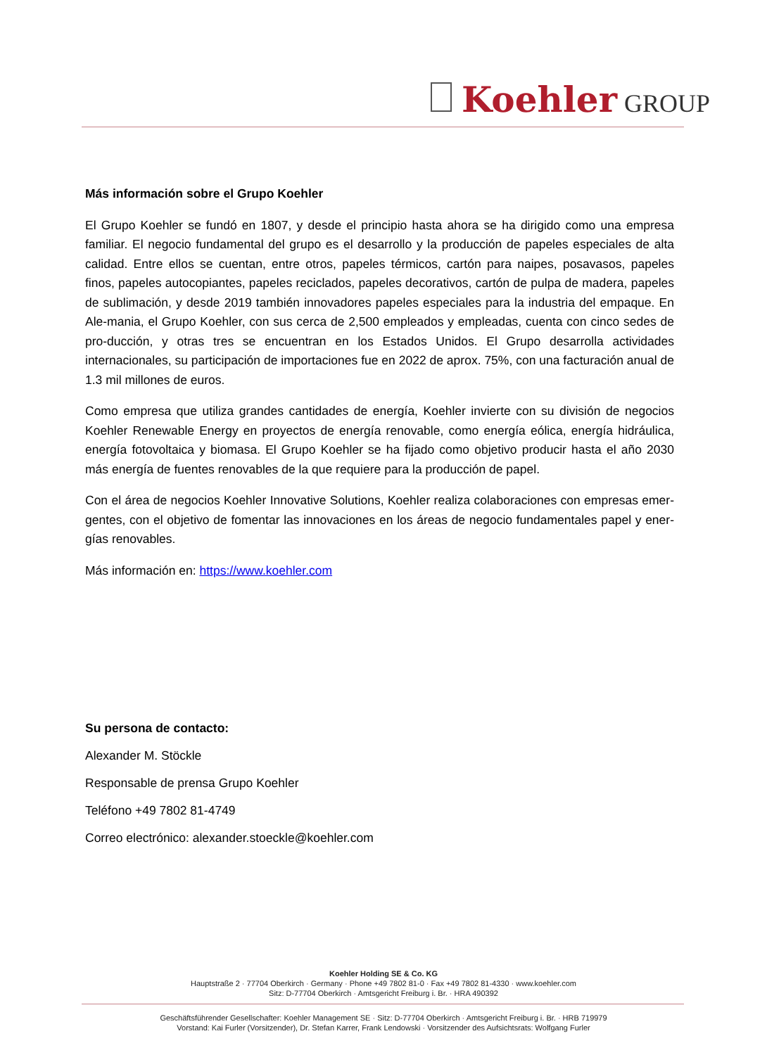Koehler GROUP
Más información sobre el Grupo Koehler
El Grupo Koehler se fundó en 1807, y desde el principio hasta ahora se ha dirigido como una empresa familiar. El negocio fundamental del grupo es el desarrollo y la producción de papeles especiales de alta calidad. Entre ellos se cuentan, entre otros, papeles térmicos, cartón para naipes, posavasos, papeles finos, papeles autocopiantes, papeles reciclados, papeles decorativos, cartón de pulpa de madera, papeles de sublimación, y desde 2019 también innovadores papeles especiales para la industria del empaque. En Ale-mania, el Grupo Koehler, con sus cerca de 2,500 empleados y empleadas, cuenta con cinco sedes de pro-ducción, y otras tres se encuentran en los Estados Unidos. El Grupo desarrolla actividades internacionales, su participación de importaciones fue en 2022 de aprox. 75%, con una facturación anual de 1.3 mil millones de euros.
Como empresa que utiliza grandes cantidades de energía, Koehler invierte con su división de negocios Koehler Renewable Energy en proyectos de energía renovable, como energía eólica, energía hidráulica, energía fotovoltaica y biomasa. El Grupo Koehler se ha fijado como objetivo producir hasta el año 2030 más energía de fuentes renovables de la que requiere para la producción de papel.
Con el área de negocios Koehler Innovative Solutions, Koehler realiza colaboraciones con empresas emer-gentes, con el objetivo de fomentar las innovaciones en los áreas de negocio fundamentales papel y ener-gías renovables.
Más información en: https://www.koehler.com
Su persona de contacto:
Alexander M. Stöckle
Responsable de prensa Grupo Koehler
Teléfono +49 7802 81-4749
Correo electrónico: alexander.stoeckle@koehler.com
Koehler Holding SE & Co. KG
Hauptstraße 2 · 77704 Oberkirch · Germany · Phone +49 7802 81-0 · Fax +49 7802 81-4330 · www.koehler.com
Sitz: D-77704 Oberkirch · Amtsgericht Freiburg i. Br. · HRA 490392
Geschäftsführender Gesellschafter: Koehler Management SE · Sitz: D-77704 Oberkirch · Amtsgericht Freiburg i. Br. · HRB 719979
Vorstand: Kai Furler (Vorsitzender), Dr. Stefan Karrer, Frank Lendowski · Vorsitzender des Aufsichtsrats: Wolfgang Furler